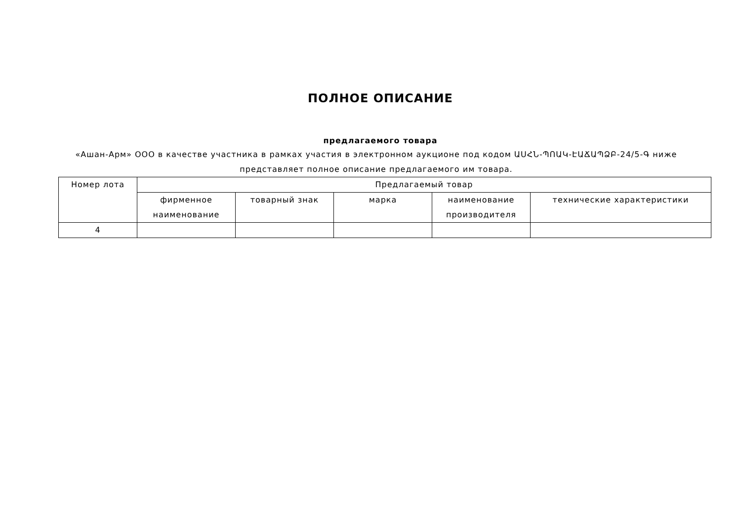ПОЛНОЕ ОПИСАНИЕ
предлагаемого товара
«Ашан-Арм» ООО в качестве участника в рамках участия в электронном аукционе под кодом ԱՍՀՆ-ՊՈԱԿ-ԷԱՃԱՊՁԲ-24/5-Գ ниже представляет полное описание предлагаемого им товара.
| Номер лота | Предлагаемый товар | | | | |
| --- | --- | --- | --- | --- | --- |
| | фирменное наименование | товарный знак | марка | наименование производителя | технические характеристики |
| 4 | | | | | |